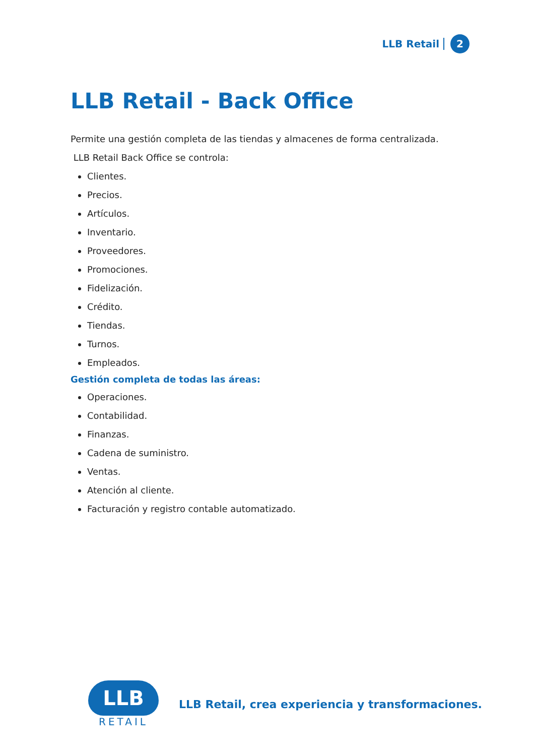LLB Retail 2
LLB Retail - Back Office
Permite una gestión completa de las tiendas y almacenes de forma centralizada.
LLB Retail Back Office se controla:
Clientes.
Precios.
Artículos.
Inventario.
Proveedores.
Promociones.
Fidelización.
Crédito.
Tiendas.
Turnos.
Empleados.
Gestión completa de todas las áreas:
Operaciones.
Contabilidad.
Finanzas.
Cadena de suministro.
Ventas.
Atención al cliente.
Facturación y registro contable automatizado.
LLB
RETAIL
LLB Retail, crea experiencia y transformaciones.